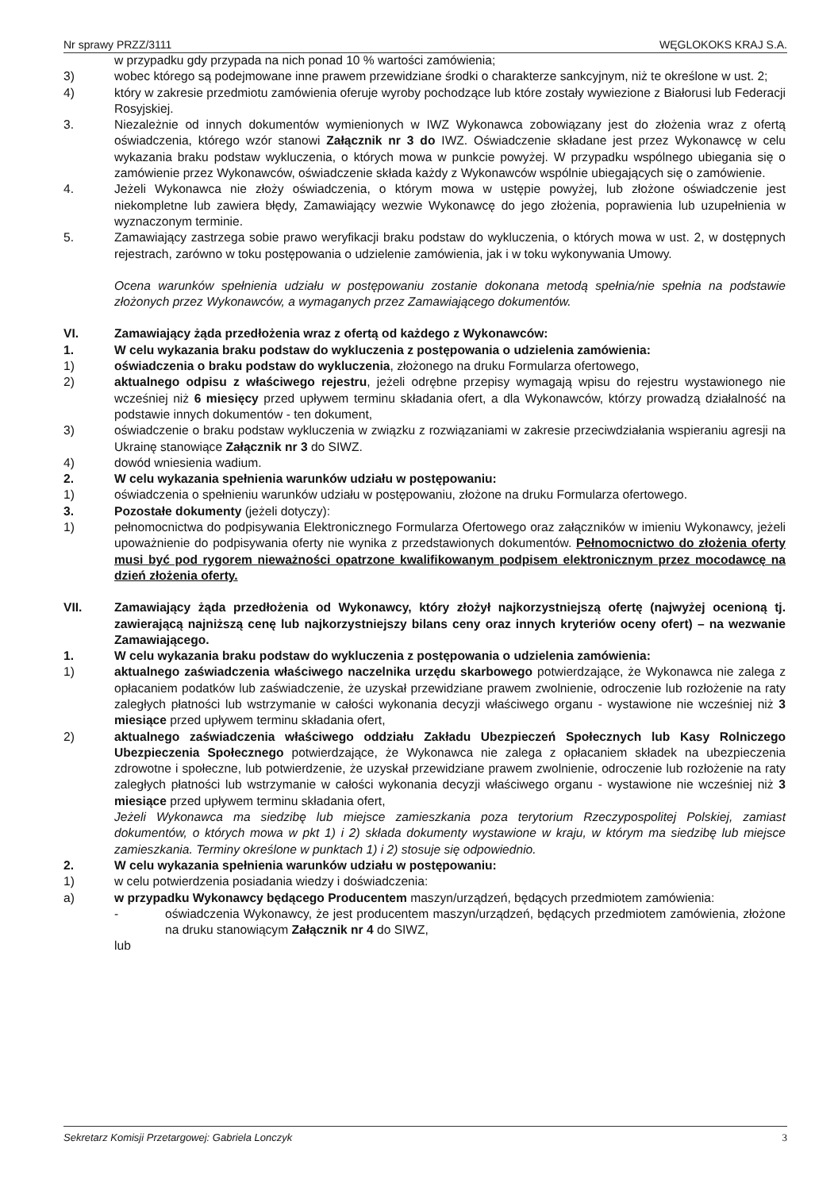Nr sprawy PRZZ/3111 WĘGLOKOKS KRAJ S.A.
w przypadku gdy przypada na nich ponad 10 % wartości zamówienia;
3) wobec którego są podejmowane inne prawem przewidziane środki o charakterze sankcyjnym, niż te określone w ust. 2;
4) który w zakresie przedmiotu zamówienia oferuje wyroby pochodzące lub które zostały wywiezione z Białorusi lub Federacji Rosyjskiej.
3. Niezależnie od innych dokumentów wymienionych w IWZ Wykonawca zobowiązany jest do złożenia wraz z ofertą oświadczenia, którego wzór stanowi Załącznik nr 3 do IWZ. Oświadczenie składane jest przez Wykonawcę w celu wykazania braku podstaw wykluczenia, o których mowa w punkcie powyżej. W przypadku wspólnego ubiegania się o zamówienie przez Wykonawców, oświadczenie składa każdy z Wykonawców wspólnie ubiegających się o zamówienie.
4. Jeżeli Wykonawca nie złoży oświadczenia, o którym mowa w ustępie powyżej, lub złożone oświadczenie jest niekompletne lub zawiera błędy, Zamawiający wezwie Wykonawcę do jego złożenia, poprawienia lub uzupełnienia w wyznaczonym terminie.
5. Zamawiający zastrzega sobie prawo weryfikacji braku podstaw do wykluczenia, o których mowa w ust. 2, w dostępnych rejestrach, zarówno w toku postępowania o udzielenie zamówienia, jak i w toku wykonywania Umowy.
Ocena warunków spełnienia udziału w postępowaniu zostanie dokonana metodą spełnia/nie spełnia na podstawie złożonych przez Wykonawców, a wymaganych przez Zamawiającego dokumentów.
VI. Zamawiający żąda przedłożenia wraz z ofertą od każdego z Wykonawców:
1. W celu wykazania braku podstaw do wykluczenia z postępowania o udzielenia zamówienia:
1) oświadczenia o braku podstaw do wykluczenia, złożonego na druku Formularza ofertowego,
2) aktualnego odpisu z właściwego rejestru, jeżeli odrębne przepisy wymagają wpisu do rejestru wystawionego nie wcześniej niż 6 miesięcy przed upływem terminu składania ofert, a dla Wykonawców, którzy prowadzą działalność na podstawie innych dokumentów - ten dokument,
3) oświadczenie o braku podstaw wykluczenia w związku z rozwiązaniami w zakresie przeciwdziałania wspieraniu agresji na Ukrainę stanowiące Załącznik nr 3 do SIWZ.
4) dowód wniesienia wadium.
2. W celu wykazania spełnienia warunków udziału w postępowaniu:
1) oświadczenia o spełnieniu warunków udziału w postępowaniu, złożone na druku Formularza ofertowego.
3. Pozostałe dokumenty (jeżeli dotyczy):
1) pełnomocnictwa do podpisywania Elektronicznego Formularza Ofertowego oraz załączników w imieniu Wykonawcy, jeżeli upoważnienie do podpisywania oferty nie wynika z przedstawionych dokumentów. Pełnomocnictwo do złożenia oferty musi być pod rygorem nieważności opatrzone kwalifikowanym podpisem elektronicznym przez mocodawcę na dzień złożenia oferty.
VII. Zamawiający żąda przedłożenia od Wykonawcy, który złożył najkorzystniejszą ofertę (najwyżej ocenioną tj. zawierającą najniższą cenę lub najkorzystniejszy bilans ceny oraz innych kryteriów oceny ofert) – na wezwanie Zamawiającego.
1. W celu wykazania braku podstaw do wykluczenia z postępowania o udzielenia zamówienia:
1) aktualnego zaświadczenia właściwego naczelnika urzędu skarbowego potwierdzające, że Wykonawca nie zalega z opłacaniem podatków lub zaświadczenie, że uzyskał przewidziane prawem zwolnienie, odroczenie lub rozłożenie na raty zaległych płatności lub wstrzymanie w całości wykonania decyzji właściwego organu - wystawione nie wcześniej niż 3 miesiące przed upływem terminu składania ofert,
2) aktualnego zaświadczenia właściwego oddziału Zakładu Ubezpieczeń Społecznych lub Kasy Rolniczego Ubezpieczenia Społecznego potwierdzające, że Wykonawca nie zalega z opłacaniem składek na ubezpieczenia zdrowotne i społeczne, lub potwierdzenie, że uzyskał przewidziane prawem zwolnienie, odroczenie lub rozłożenie na raty zaległych płatności lub wstrzymanie w całości wykonania decyzji właściwego organu - wystawione nie wcześniej niż 3 miesiące przed upływem terminu składania ofert,
Jeżeli Wykonawca ma siedzibę lub miejsce zamieszkania poza terytorium Rzeczypospolitej Polskiej, zamiast dokumentów, o których mowa w pkt 1) i 2) składa dokumenty wystawione w kraju, w którym ma siedzibę lub miejsce zamieszkania. Terminy określone w punktach 1) i 2) stosuje się odpowiednio.
2. W celu wykazania spełnienia warunków udziału w postępowaniu:
1) w celu potwierdzenia posiadania wiedzy i doświadczenia:
a) w przypadku Wykonawcy będącego Producentem maszyn/urządzeń, będących przedmiotem zamówienia:
- oświadczenia Wykonawcy, że jest producentem maszyn/urządzeń, będących przedmiotem zamówienia, złożone na druku stanowiącym Załącznik nr 4 do SIWZ,
lub
Sekretarz Komisji Przetargowej: Gabriela Lonczyk 3